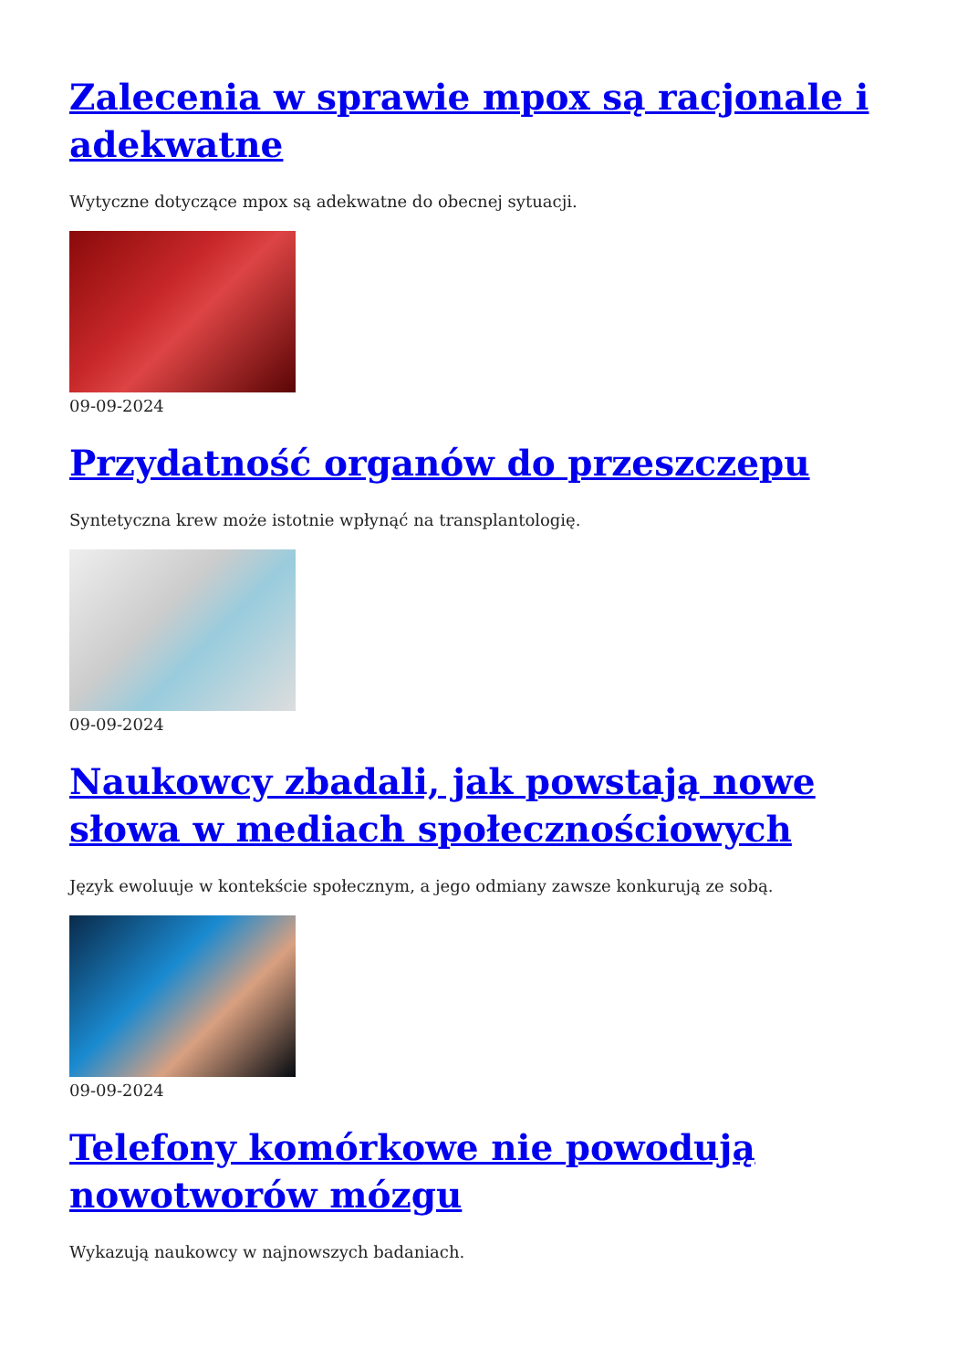Zalecenia w sprawie mpox są racjonale i adekwatne
Wytyczne dotyczące mpox są adekwatne do obecnej sytuacji.
09-09-2024
Przydatność organów do przeszczepu
Syntetyczna krew może istotnie wpłynąć na transplantologię.
09-09-2024
Naukowcy zbadali, jak powstają nowe słowa w mediach społecznościowych
Język ewoluuje w kontekście społecznym, a jego odmiany zawsze konkurują ze sobą.
09-09-2024
Telefony komórkowe nie powodują nowotworów mózgu
Wykazują naukowcy w najnowszych badaniach.